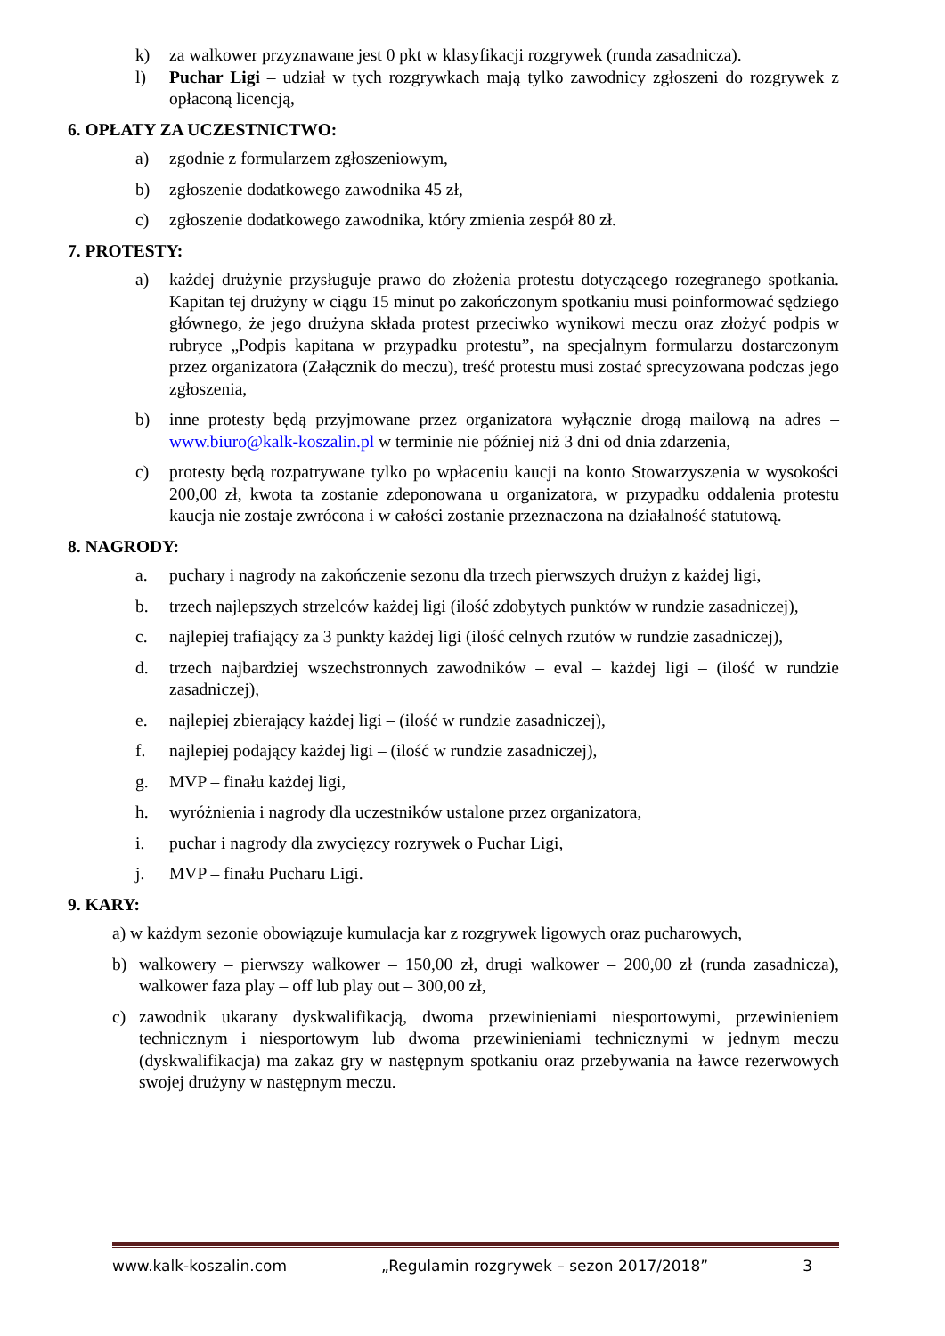k) za walkower przyznawane jest 0 pkt w klasyfikacji rozgrywek (runda zasadnicza).
l) Puchar Ligi – udział w tych rozgrywkach mają tylko zawodnicy zgłoszeni do rozgrywek z opłaconą licencją,
6. OPŁATY ZA UCZESTNICTWO:
a) zgodnie z formularzem zgłoszeniowym,
b) zgłoszenie dodatkowego zawodnika 45 zł,
c) zgłoszenie dodatkowego zawodnika, który zmienia zespół 80 zł.
7. PROTESTY:
a) każdej drużynie przysługuje prawo do złożenia protestu dotyczącego rozegranego spotkania. Kapitan tej drużyny w ciągu 15 minut po zakończonym spotkaniu musi poinformować sędziego głównego, że jego drużyna składa protest przeciwko wynikowi meczu oraz złożyć podpis w rubryce „Podpis kapitana w przypadku protestu”, na specjalnym formularzu dostarczonym przez organizatora (Załącznik do meczu), treść protestu musi zostać sprecyzowana podczas jego zgłoszenia,
b) inne protesty będą przyjmowane przez organizatora wyłącznie drogą mailową na adres – www.biuro@kalk-koszalin.pl w terminie nie później niż 3 dni od dnia zdarzenia,
c) protesty będą rozpatrywane tylko po wpłaceniu kaucji na konto Stowarzyszenia w wysokości 200,00 zł, kwota ta zostanie zdeponowana u organizatora, w przypadku oddalenia protestu kaucja nie zostaje zwrócona i w całości zostanie przeznaczona na działalność statutową.
8. NAGRODY:
a. puchary i nagrody na zakończenie sezonu dla trzech pierwszych drużyn z każdej ligi,
b. trzech najlepszych strzelców każdej ligi (ilość zdobytych punktów w rundzie zasadniczej),
c. najlepiej trafiający za 3 punkty każdej ligi (ilość celnych rzutów w rundzie zasadniczej),
d. trzech najbardziej wszechstronnych zawodników – eval – każdej ligi – (ilość w rundzie zasadniczej),
e. najlepiej zbierający każdej ligi – (ilość w rundzie zasadniczej),
f. najlepiej podający każdej ligi – (ilość w rundzie zasadniczej),
g. MVP – finału każdej ligi,
h. wyróżnienia i nagrody dla uczestników ustalone przez organizatora,
i. puchar i nagrody dla zwycięzcy rozrywek o Puchar Ligi,
j. MVP – finału Pucharu Ligi.
9. KARY:
a) w każdym sezonie obowiązuje kumulacja kar z rozgrywek ligowych oraz pucharowych,
b) walkowery – pierwszy walkower – 150,00 zł, drugi walkower – 200,00 zł (runda zasadnicza), walkower faza play – off lub play out – 300,00 zł,
c) zawodnik ukarany dyskwalifikacją, dwoma przewinieniami niesportowymi, przewinieniem technicznym i niesportowym lub dwoma przewinieniami technicznymi w jednym meczu (dyskwalifikacja) ma zakaz gry w następnym spotkaniu oraz przebywania na ławce rezerwowych swojej drużyny w następnym meczu.
www.kalk-koszalin.com „Regulamin rozgrywek – sezon 2017/2018” 3